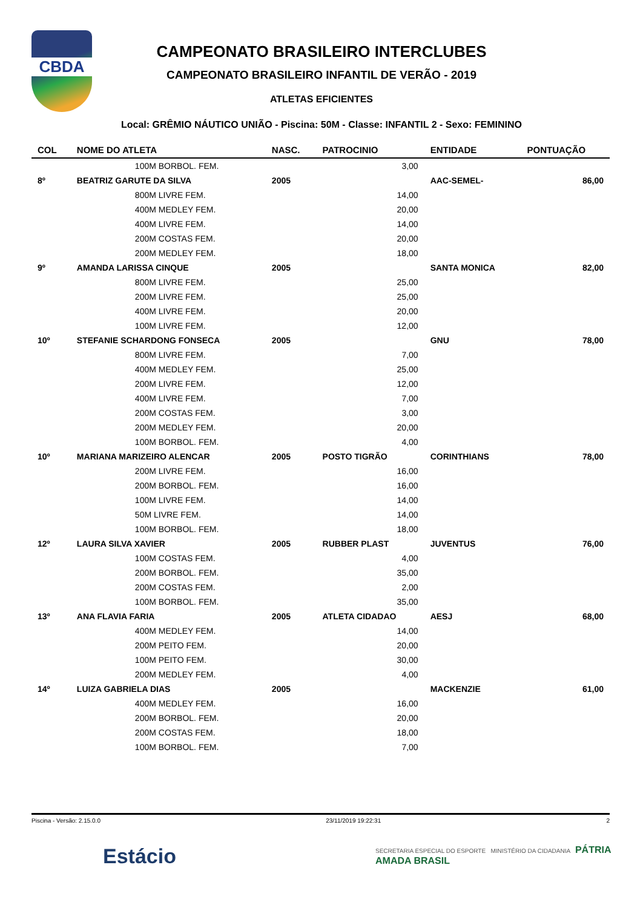CBDA
CAMPEONATO BRASILEIRO INTERCLUBES
CAMPEONATO BRASILEIRO INFANTIL DE VERÃO - 2019
ATLETAS EFICIENTES
Local: GRÊMIO NÁUTICO UNIÃO - Piscina: 50M - Classe: INFANTIL 2 - Sexo: FEMININO
| COL | NOME DO ATLETA | NASC. | PATROCINIO | ENTIDADE | PONTUAÇÃO |
| --- | --- | --- | --- | --- | --- |
| | 100M BORBOL. FEM. | | 3,00 | | |
| 8º | BEATRIZ GARUTE DA SILVA | 2005 | | AAC-SEMEL- | 86,00 |
| | 800M LIVRE FEM. | | 14,00 | | |
| | 400M MEDLEY FEM. | | 20,00 | | |
| | 400M LIVRE FEM. | | 14,00 | | |
| | 200M COSTAS FEM. | | 20,00 | | |
| | 200M MEDLEY FEM. | | 18,00 | | |
| 9º | AMANDA LARISSA CINQUE | 2005 | | SANTA MONICA | 82,00 |
| | 800M LIVRE FEM. | | 25,00 | | |
| | 200M LIVRE FEM. | | 25,00 | | |
| | 400M LIVRE FEM. | | 20,00 | | |
| | 100M LIVRE FEM. | | 12,00 | | |
| 10º | STEFANIE SCHARDONG FONSECA | 2005 | | GNU | 78,00 |
| | 800M LIVRE FEM. | | 7,00 | | |
| | 400M MEDLEY FEM. | | 25,00 | | |
| | 200M LIVRE FEM. | | 12,00 | | |
| | 400M LIVRE FEM. | | 7,00 | | |
| | 200M COSTAS FEM. | | 3,00 | | |
| | 200M MEDLEY FEM. | | 20,00 | | |
| | 100M BORBOL. FEM. | | 4,00 | | |
| 10º | MARIANA MARIZEIRO ALENCAR | 2005 | POSTO TIGRÃO | CORINTHIANS | 78,00 |
| | 200M LIVRE FEM. | | 16,00 | | |
| | 200M BORBOL. FEM. | | 16,00 | | |
| | 100M LIVRE FEM. | | 14,00 | | |
| | 50M LIVRE FEM. | | 14,00 | | |
| | 100M BORBOL. FEM. | | 18,00 | | |
| 12º | LAURA SILVA XAVIER | 2005 | RUBBER PLAST | JUVENTUS | 76,00 |
| | 100M COSTAS FEM. | | 4,00 | | |
| | 200M BORBOL. FEM. | | 35,00 | | |
| | 200M COSTAS FEM. | | 2,00 | | |
| | 100M BORBOL. FEM. | | 35,00 | | |
| 13º | ANA FLAVIA FARIA | 2005 | ATLETA CIDADAO | AESJ | 68,00 |
| | 400M MEDLEY FEM. | | 14,00 | | |
| | 200M PEITO FEM. | | 20,00 | | |
| | 100M PEITO FEM. | | 30,00 | | |
| | 200M MEDLEY FEM. | | 4,00 | | |
| 14º | LUIZA GABRIELA DIAS | 2005 | | MACKENZIE | 61,00 |
| | 400M MEDLEY FEM. | | 16,00 | | |
| | 200M BORBOL. FEM. | | 20,00 | | |
| | 200M COSTAS FEM. | | 18,00 | | |
| | 100M BORBOL. FEM. | | 7,00 | | |
Piscina - Versão: 2.15.0.0 23/11/2019 19:22:31 2
Estácio
SECRETARIA ESPECIAL DO ESPORTE MINISTÉRIO DA CIDADANIA PÁTRIA AMADA BRASIL